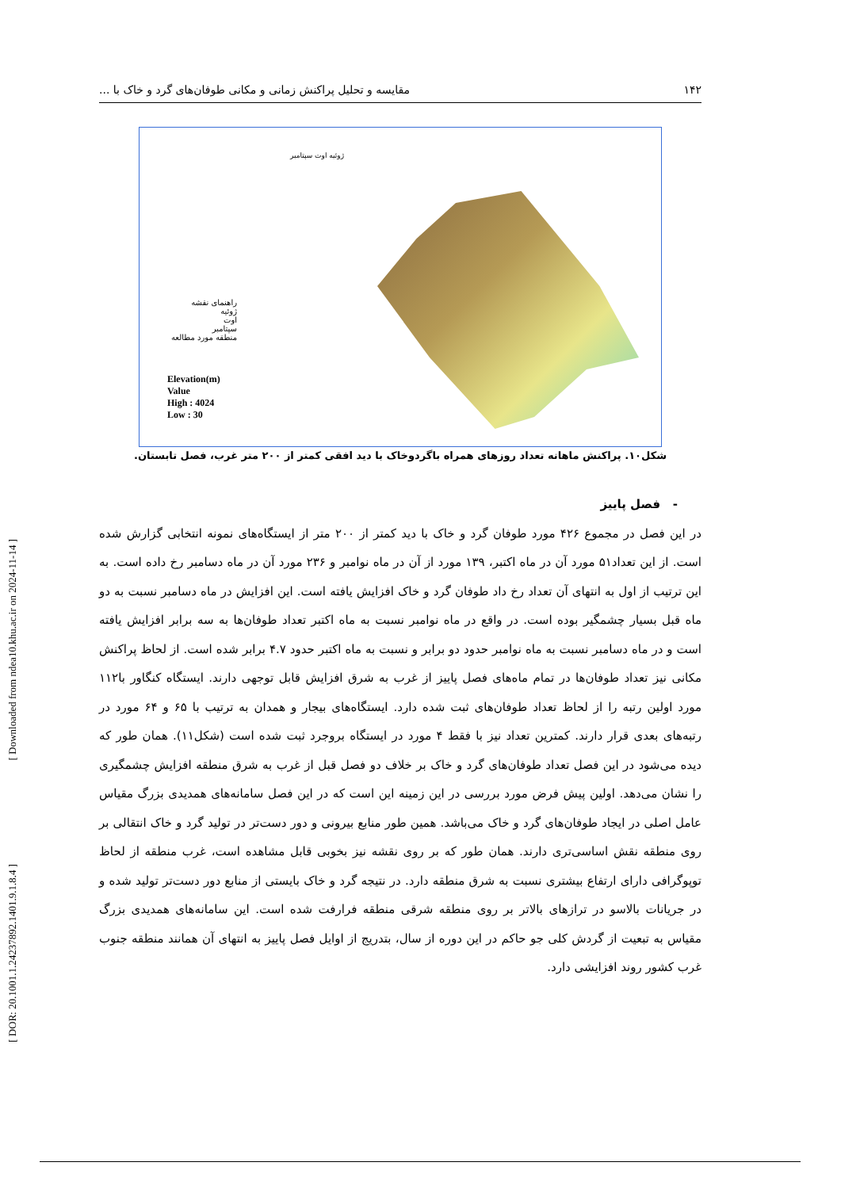[ Downloaded from ndea10.khu.ac.ir on 2024-11-14 ]
[ DOR: 20.1001.1.24237892.1401.9.1.8.4 ]
۱۴۲ مقایسه و تحلیل پراکنش زمانی و مکانی طوفان‌های گرد و خاک با ...
راهنمای نقشه
ژوئیه
اوت
سپتامبر
منطقه مورد مطالعه
Elevation(m)
Value
High : 4024
Low : 30
ژوئیه اوت سپتامبر
شکل۱۰. پراکنش ماهانه تعداد روزهای همراه باگردوخاک با دید افقی کمتر از ۲۰۰ متر غرب، فصل تابستان.
- فصل پاییز
در این فصل در مجموع ۴۲۶ مورد طوفان گرد و خاک با دید کمتر از ۲۰۰ متر از ایستگاه‌های نمونه انتخابی گزارش شده است. از این تعداد۵۱ مورد آن در ماه اکتبر، ۱۳۹ مورد از آن در ماه نوامبر و ۲۳۶ مورد آن در ماه دسامبر رخ داده است. به این ترتیب از اول به انتهای آن تعداد رخ داد طوفان گرد و خاک افزایش یافته است. این افزایش در ماه دسامبر نسبت به دو ماه قبل بسیار چشمگیر بوده است. در واقع در ماه نوامبر نسبت به ماه اکتبر تعداد طوفان‌ها به سه برابر افزایش یافته است و در ماه دسامبر نسبت به ماه نوامبر حدود دو برابر و نسبت به ماه اکتبر حدود ۴.۷ برابر شده است. از لحاظ پراکنش مکانی نیز تعداد طوفان‌ها در تمام ماه‌های فصل پاییز از غرب به شرق افزایش قابل توجهی دارند. ایستگاه کنگاور با۱۱۲ مورد اولین رتبه را از لحاظ تعداد طوفان‌های ثبت شده دارد. ایستگاه‌های بیجار و همدان به ترتیب با ۶۵ و ۶۴ مورد در رتبه‌های بعدی قرار دارند. کمترین تعداد نیز با فقط ۴ مورد در ایستگاه بروجرد ثبت شده است (شکل۱۱). همان طور که دیده می‌شود در این فصل تعداد طوفان‌های گرد و خاک بر خلاف دو فصل قبل از غرب به شرق منطقه افزایش چشمگیری را نشان می‌دهد. اولین پیش فرض مورد بررسی در این زمینه این است که در این فصل سامانه‌های همدیدی بزرگ مقیاس عامل اصلی در ایجاد طوفان‌های گرد و خاک می‌باشد. همین طور منابع بیرونی و دور دست‌تر در تولید گرد و خاک انتقالی بر روی منطقه نقش اساسی‌تری دارند. همان طور که بر روی نقشه نیز بخوبی قابل مشاهده است، غرب منطقه از لحاظ توپوگرافی دارای ارتفاع بیشتری نسبت به شرق منطقه دارد. در نتیجه گرد و خاک بایستی از منابع دور دست‌تر تولید شده و در جریانات بالاسو در ترازهای بالاتر بر روی منطقه شرقی منطقه فرارفت شده است. این سامانه‌های همدیدی بزرگ مقیاس به تبعیت از گردش کلی جو حاکم در این دوره از سال، بتدریج از اوایل فصل پاییز به انتهای آن همانند منطقه جنوب غرب کشور روند افزایشی دارد.